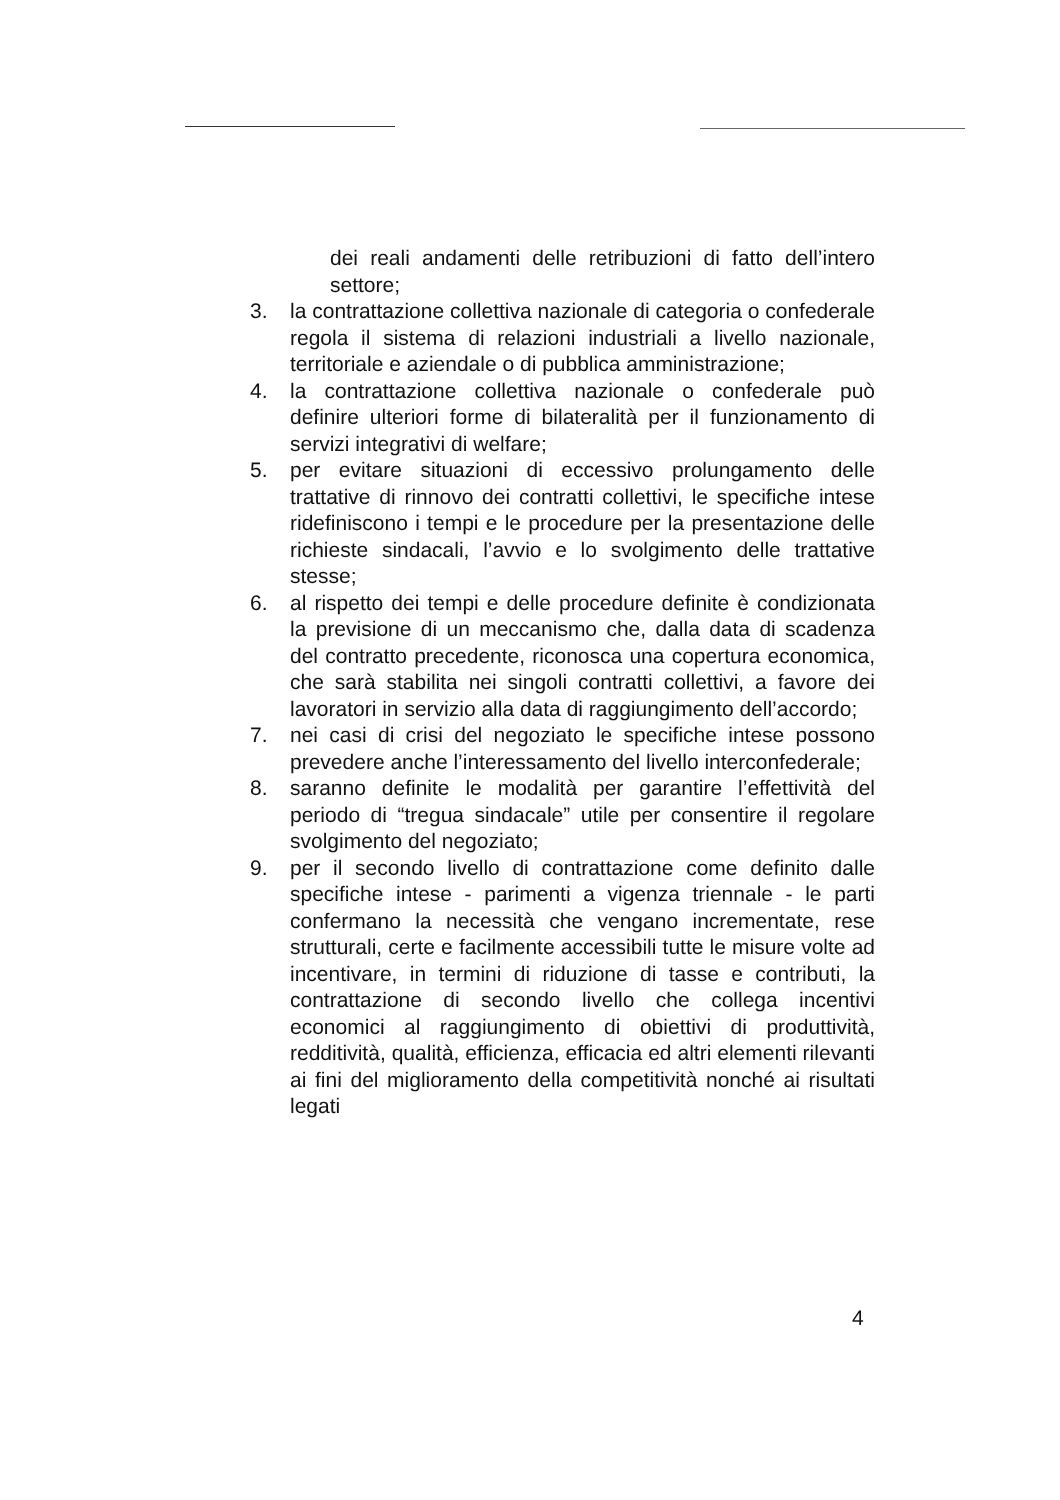dei reali andamenti delle retribuzioni di fatto dell’intero settore;
3. la contrattazione collettiva nazionale di categoria o confederale regola il sistema di relazioni industriali a livello nazionale, territoriale e aziendale o di pubblica amministrazione;
4. la contrattazione collettiva nazionale o confederale può definire ulteriori forme di bilateralità per il funzionamento di servizi integrativi di welfare;
5. per evitare situazioni di eccessivo prolungamento delle trattative di rinnovo dei contratti collettivi, le specifiche intese ridefiniscono i tempi e le procedure per la presentazione delle richieste sindacali, l’avvio e lo svolgimento delle trattative stesse;
6. al rispetto dei tempi e delle procedure definite è condizionata la previsione di un meccanismo che, dalla data di scadenza del contratto precedente, riconosca una copertura economica, che sarà stabilita nei singoli contratti collettivi, a favore dei lavoratori in servizio alla data di raggiungimento dell’accordo;
7. nei casi di crisi del negoziato le specifiche intese possono prevedere anche l’interessamento del livello interconfederale;
8. saranno definite le modalità per garantire l’effettività del periodo di “tregua sindacale” utile per consentire il regolare svolgimento del negoziato;
9. per il secondo livello di contrattazione come definito dalle specifiche intese - parimenti a vigenza triennale - le parti confermano la necessità che vengano incrementate, rese strutturali, certe e facilmente accessibili tutte le misure volte ad incentivare, in termini di riduzione di tasse e contributi, la contrattazione di secondo livello che collega incentivi economici al raggiungimento di obiettivi di produttività, redditività, qualità, efficienza, efficacia ed altri elementi rilevanti ai fini del miglioramento della competitività nonché ai risultati legati
4